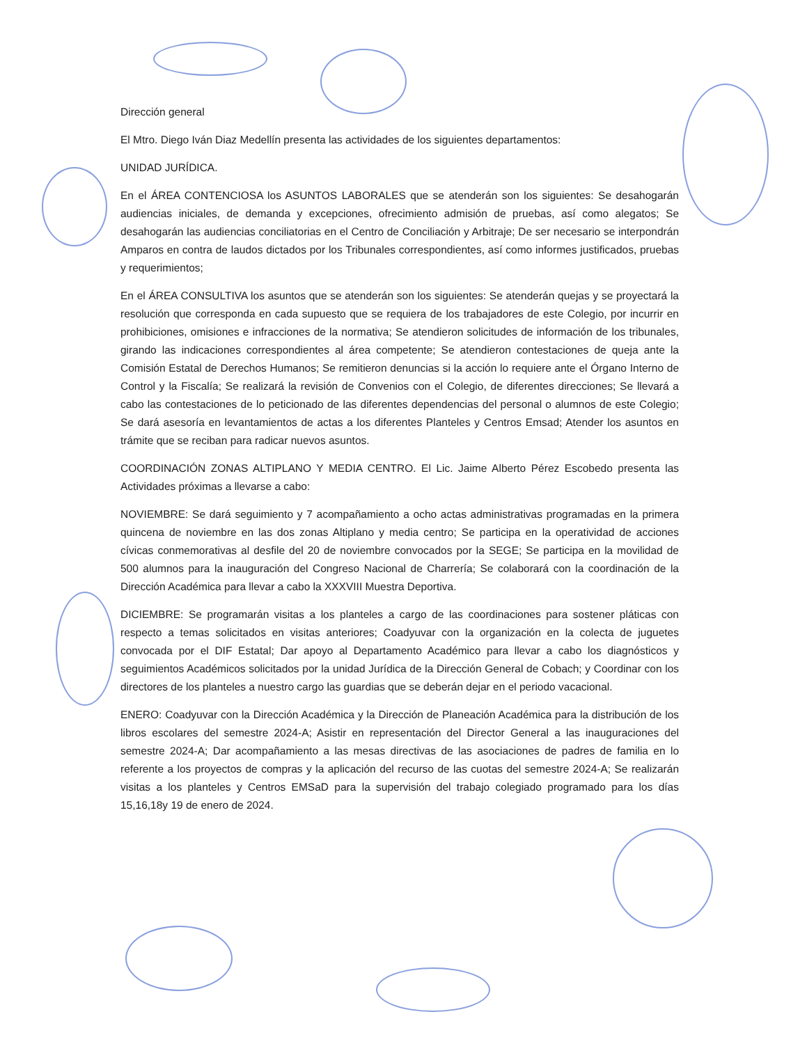Dirección general
El Mtro. Diego Iván Diaz Medellín presenta las actividades de los siguientes departamentos:
UNIDAD JURÍDICA.
En el ÁREA CONTENCIOSA los ASUNTOS LABORALES que se atenderán son los siguientes: Se desahogarán audiencias iniciales, de demanda y excepciones, ofrecimiento admisión de pruebas, así como alegatos; Se desahogarán las audiencias conciliatorias en el Centro de Conciliación y Arbitraje; De ser necesario se interpondrán Amparos en contra de laudos dictados por los Tribunales correspondientes, así como informes justificados, pruebas y requerimientos;
En el ÁREA CONSULTIVA los asuntos que se atenderán son los siguientes: Se atenderán quejas y se proyectará la resolución que corresponda en cada supuesto que se requiera de los trabajadores de este Colegio, por incurrir en prohibiciones, omisiones e infracciones de la normativa; Se atendieron solicitudes de información de los tribunales, girando las indicaciones correspondientes al área competente; Se atendieron contestaciones de queja ante la Comisión Estatal de Derechos Humanos; Se remitieron denuncias si la acción lo requiere ante el Órgano Interno de Control y la Fiscalía; Se realizará la revisión de Convenios con el Colegio, de diferentes direcciones; Se llevará a cabo las contestaciones de lo peticionado de las diferentes dependencias del personal o alumnos de este Colegio; Se dará asesoría en levantamientos de actas a los diferentes Planteles y Centros Emsad; Atender los asuntos en trámite que se reciban para radicar nuevos asuntos.
COORDINACIÓN ZONAS ALTIPLANO Y MEDIA CENTRO. El Lic. Jaime Alberto Pérez Escobedo presenta las Actividades próximas a llevarse a cabo:
NOVIEMBRE: Se dará seguimiento y 7 acompañamiento a ocho actas administrativas programadas en la primera quincena de noviembre en las dos zonas Altiplano y media centro; Se participa en la operatividad de acciones cívicas conmemorativas al desfile del 20 de noviembre convocados por la SEGE; Se participa en la movilidad de 500 alumnos para la inauguración del Congreso Nacional de Charrería; Se colaborará con la coordinación de la Dirección Académica para llevar a cabo la XXXVIII Muestra Deportiva.
DICIEMBRE: Se programarán visitas a los planteles a cargo de las coordinaciones para sostener pláticas con respecto a temas solicitados en visitas anteriores; Coadyuvar con la organización en la colecta de juguetes convocada por el DIF Estatal; Dar apoyo al Departamento Académico para llevar a cabo los diagnósticos y seguimientos Académicos solicitados por la unidad Jurídica de la Dirección General de Cobach; y Coordinar con los directores de los planteles a nuestro cargo las guardias que se deberán dejar en el periodo vacacional.
ENERO: Coadyuvar con la Dirección Académica y la Dirección de Planeación Académica para la distribución de los libros escolares del semestre 2024-A; Asistir en representación del Director General a las inauguraciones del semestre 2024-A; Dar acompañamiento a las mesas directivas de las asociaciones de padres de familia en lo referente a los proyectos de compras y la aplicación del recurso de las cuotas del semestre 2024-A; Se realizarán visitas a los planteles y Centros EMSaD para la supervisión del trabajo colegiado programado para los días 15,16,18y 19 de enero de 2024.